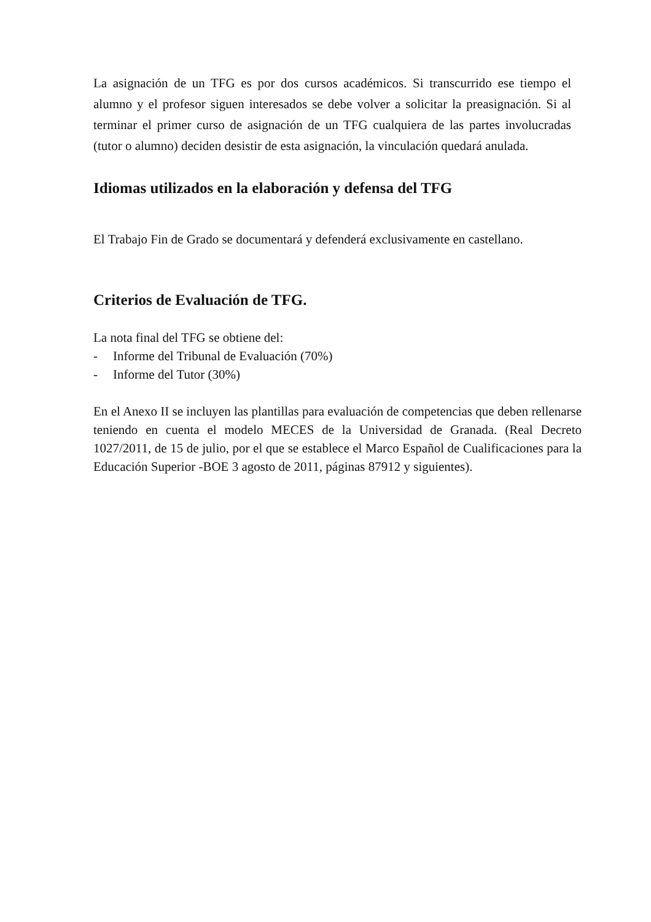La asignación de un TFG es por dos cursos académicos. Si transcurrido ese tiempo el alumno y el profesor siguen interesados se debe volver a solicitar la preasignación. Si al terminar el primer curso de asignación de un TFG cualquiera de las partes involucradas (tutor o alumno) deciden desistir de esta asignación, la vinculación quedará anulada.
Idiomas utilizados en la elaboración y defensa del TFG
El Trabajo Fin de Grado se documentará y defenderá exclusivamente en castellano.
Criterios de Evaluación de TFG.
La nota final del TFG se obtiene del:
- Informe del Tribunal de Evaluación (70%)
- Informe del Tutor (30%)
En el Anexo II se incluyen las plantillas para evaluación de competencias que deben rellenarse teniendo en cuenta el modelo MECES de la Universidad de Granada. (Real Decreto 1027/2011, de 15 de julio, por el que se establece el Marco Español de Cualificaciones para la Educación Superior -BOE 3 agosto de 2011, páginas 87912 y siguientes).